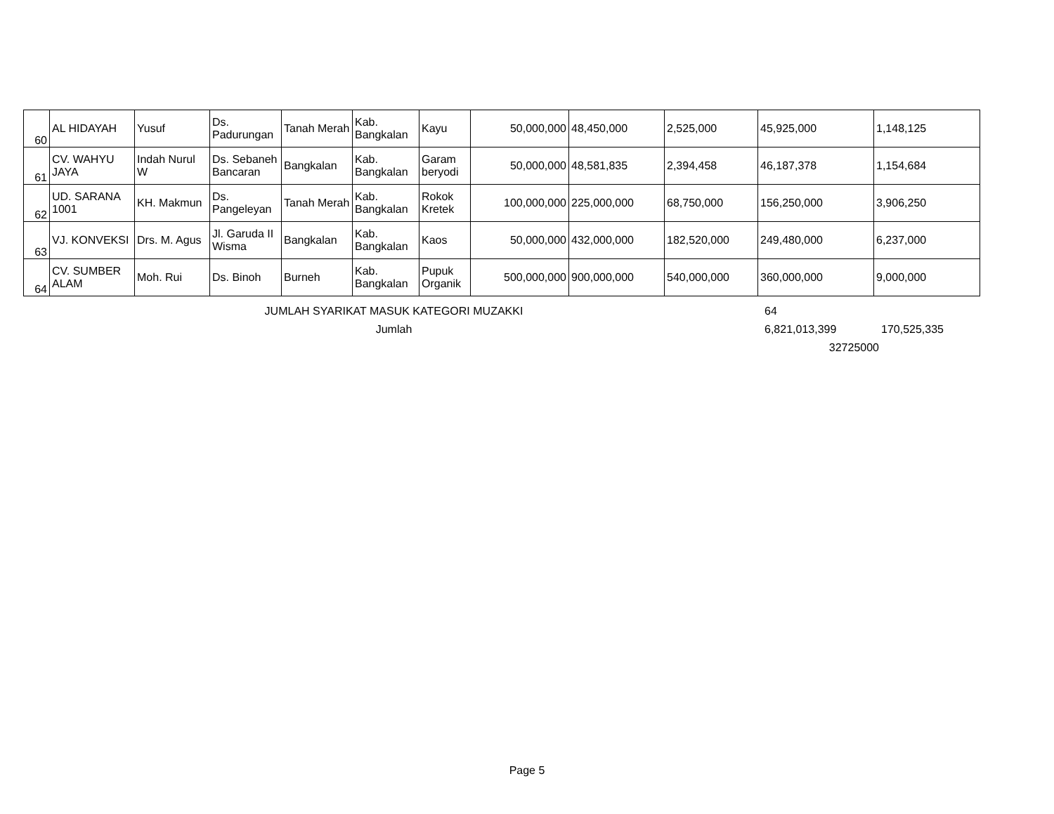| 60 | AL HIDAYAH | Yusuf | Ds. Padurungan | Tanah Merah | Kab. Bangkalan | Kayu | 50,000,000 | 48,450,000 | 2,525,000 | 45,925,000 | 1,148,125 |
| 61 | CV. WAHYU JAYA | Indah Nurul W | Ds. Sebaneh Bancaran | Bangkalan | Kab. Bangkalan | Garam beryodi | 50,000,000 | 48,581,835 | 2,394,458 | 46,187,378 | 1,154,684 |
| 62 | UD. SARANA 1001 | KH. Makmun | Ds. Pangeleyan | Tanah Merah | Kab. Bangkalan | Rokok Kretek | 100,000,000 | 225,000,000 | 68,750,000 | 156,250,000 | 3,906,250 |
| 63 | VJ. KONVEKSI | Drs. M. Agus | Jl. Garuda II Wisma | Bangkalan | Kab. Bangkalan | Kaos | 50,000,000 | 432,000,000 | 182,520,000 | 249,480,000 | 6,237,000 |
| 64 | CV. SUMBER ALAM | Moh. Rui | Ds. Binoh | Burneh | Kab. Bangkalan | Pupuk Organik | 500,000,000 | 900,000,000 | 540,000,000 | 360,000,000 | 9,000,000 |
JUMLAH SYARIKAT MASUK KATEGORI MUZAKKI 64
Jumlah 6,821,013,399 170,525,335
32725000
Page 5